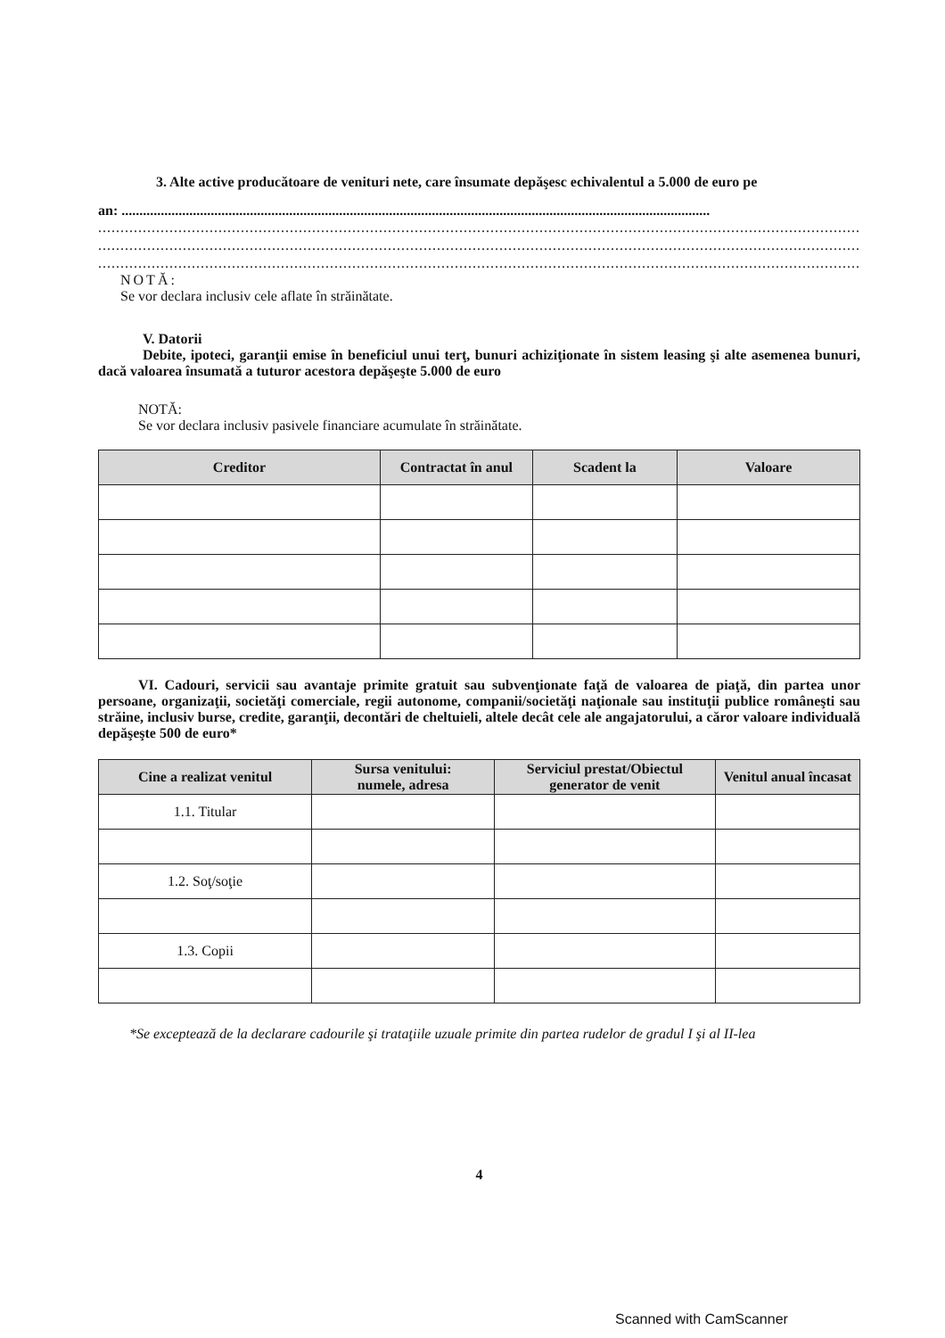3. Alte active producătoare de venituri nete, care însumate depăşesc echivalentul a 5.000 de euro pe
an: .....................................................................................................................................................................
.............................................................................................................................................................................
.............................................................................................................................................................................
.............................................................................................................................................................................
NOTĂ:
Se vor declara inclusiv cele aflate în străinătate.
V. Datorii
Debite, ipoteci, garanţii emise în beneficiul unui terţ, bunuri achiziţionate în sistem leasing şi alte asemenea bunuri, dacă valoarea însumată a tuturor acestora depăşeşte 5.000 de euro
NOTĂ:
Se vor declara inclusiv pasivele financiare acumulate în străinătate.
| Creditor | Contractat în anul | Scadent la | Valoare |
| --- | --- | --- | --- |
VI. Cadouri, servicii sau avantaje primite gratuit sau subvenţionate faţă de valoarea de piaţă, din partea unor persoane, organizaţii, societăţi comerciale, regii autonome, companii/societăţi naţionale sau instituţii publice româneşti sau străine, inclusiv burse, credite, garanţii, decontări de cheltuieli, altele decât cele ale angajatorului, a căror valoare individuală depăşeşte 500 de euro*
| Cine a realizat venitul | Sursa venitului: numele, adresa | Serviciul prestat/Obiectul generator de venit | Venitul anual încasat |
| --- | --- | --- | --- |
| 1.1. Titular | | | |
| 1.2. Soţ/soţie | | | |
| 1.3. Copii | | | |
*Se exceptează de la declarare cadourile şi trataţiile uzuale primite din partea rudelor de gradul I şi al II-lea
4
Scanned with CamScanner